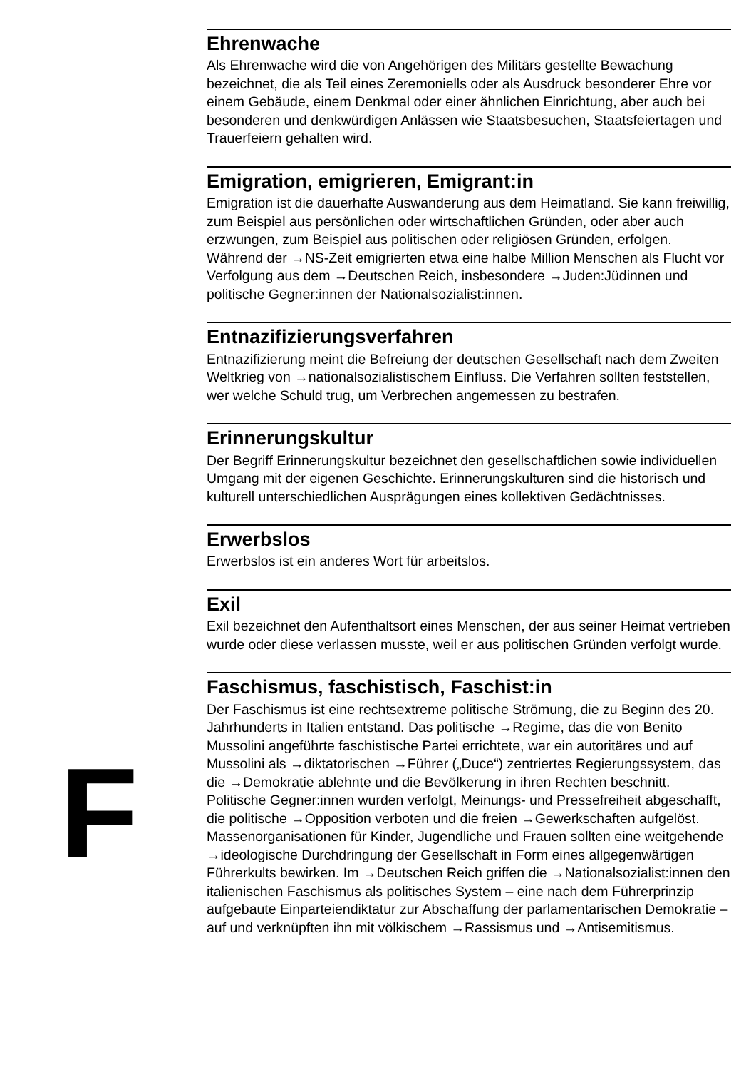F
Ehrenwache
Als Ehrenwache wird die von Angehörigen des Militärs gestellte Bewachung bezeichnet, die als Teil eines Zeremoniells oder als Ausdruck besonderer Ehre vor einem Gebäude, einem Denkmal oder einer ähnlichen Einrichtung, aber auch bei besonderen und denkwürdigen Anlässen wie Staatsbesuchen, Staatsfeiertagen und Trauerfeiern gehalten wird.
Emigration, emigrieren, Emigrant:in
Emigration ist die dauerhafte Auswanderung aus dem Heimatland. Sie kann freiwillig, zum Beispiel aus persönlichen oder wirtschaftlichen Gründen, oder aber auch erzwungen, zum Beispiel aus politischen oder religiösen Gründen, erfolgen. Während der →NS-Zeit emigrierten etwa eine halbe Million Menschen als Flucht vor Verfolgung aus dem →Deutschen Reich, insbesondere →Juden:Jüdinnen und politische Gegner:innen der Nationalsozialist:innen.
Entnazifizierungsverfahren
Entnazifizierung meint die Befreiung der deutschen Gesellschaft nach dem Zweiten Weltkrieg von →nationalsozialistischem Einfluss. Die Verfahren sollten feststellen, wer welche Schuld trug, um Verbrechen angemessen zu bestrafen.
Erinnerungskultur
Der Begriff Erinnerungskultur bezeichnet den gesellschaftlichen sowie individuellen Umgang mit der eigenen Geschichte. Erinnerungskulturen sind die historisch und kulturell unterschiedlichen Ausprägungen eines kollektiven Gedächtnisses.
Erwerbslos
Erwerbslos ist ein anderes Wort für arbeitslos.
Exil
Exil bezeichnet den Aufenthaltsort eines Menschen, der aus seiner Heimat vertrieben wurde oder diese verlassen musste, weil er aus politischen Gründen verfolgt wurde.
Faschismus, faschistisch, Faschist:in
Der Faschismus ist eine rechtsextreme politische Strömung, die zu Beginn des 20. Jahrhunderts in Italien entstand. Das politische →Regime, das die von Benito Mussolini angeführte faschistische Partei errichtete, war ein autoritäres und auf Mussolini als →diktatorischen →Führer („Duce“) zentriertes Regierungssystem, das die →Demokratie ablehnte und die Bevölkerung in ihren Rechten beschnitt. Politische Gegner:innen wurden verfolgt, Meinungs- und Pressefreiheit abgeschafft, die politische →Opposition verboten und die freien →Gewerkschaften aufgelöst. Massenorganisationen für Kinder, Jugendliche und Frauen sollten eine weitgehende →ideologische Durchdringung der Gesellschaft in Form eines allgegenwärtigen Führerkults bewirken. Im →Deutschen Reich griffen die →Nationalsozialist:innen den italienischen Faschismus als politisches System – eine nach dem Führerprinzip aufgebaute Einparteiendiktatur zur Abschaffung der parlamentarischen Demokratie – auf und verknüpften ihn mit völkischem →Rassismus und →Antisemitismus.